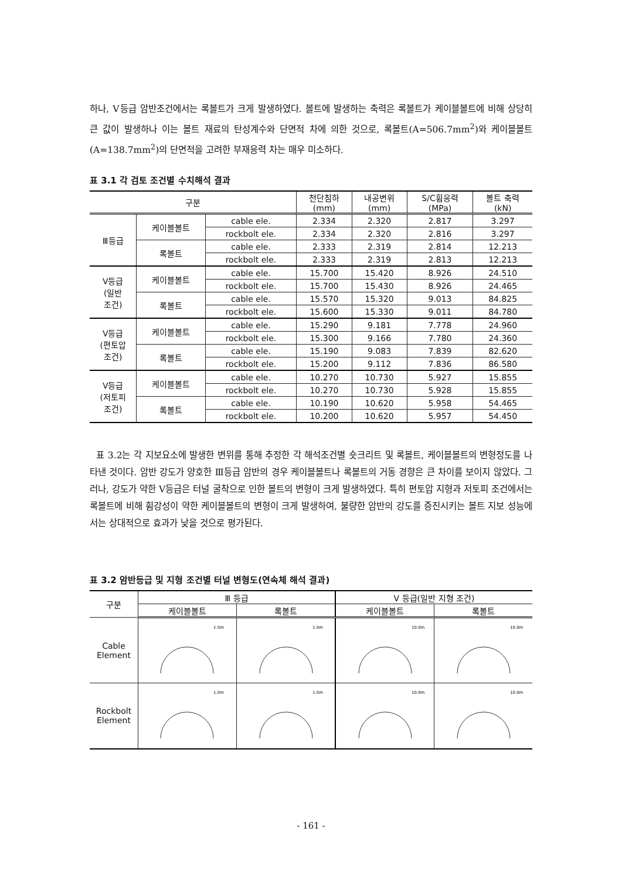하나, Ⅴ등급 암반조건에서는 록볼트가 크게 발생하였다. 볼트에 발생하는 축력은 록볼트가 케이블볼트에 비해 상당히 큰 값이 발생하나 이는 볼트 재료의 탄성계수와 단면적 차에 의한 것으로, 록볼트(A=506.7mm<sup>2</sup>)와 케이블볼트(A=138.7mm<sup>2</sup>)의 단면적을 고려한 부재응력 차는 매우 미소하다.
표 3.1 각 검토 조건별 수치해석 결과
| 구분 | | | 천단침하 (mm) | 내공변위 (mm) | S/C휨응력 (MPa) | 볼트 축력 (kN) |
| --- | --- | --- | --- | --- | --- | --- |
| Ⅲ등급 | 케이블볼트 | cable ele. | 2.334 | 2.320 | 2.817 | 3.297 |
| | | rockbolt ele. | 2.334 | 2.320 | 2.816 | 3.297 |
| | 록볼트 | cable ele. | 2.333 | 2.319 | 2.814 | 12.213 |
| | | rockbolt ele. | 2.333 | 2.319 | 2.813 | 12.213 |
| Ⅴ등급 (일반 조건) | 케이블볼트 | cable ele. | 15.700 | 15.420 | 8.926 | 24.510 |
| | | rockbolt ele. | 15.700 | 15.430 | 8.926 | 24.465 |
| | 록볼트 | cable ele. | 15.570 | 15.320 | 9.013 | 84.825 |
| | | rockbolt ele. | 15.600 | 15.330 | 9.011 | 84.780 |
| Ⅴ등급 (편토압 조건) | 케이블볼트 | cable ele. | 15.290 | 9.181 | 7.778 | 24.960 |
| | | rockbolt ele. | 15.300 | 9.166 | 7.780 | 24.360 |
| | 록볼트 | cable ele. | 15.190 | 9.083 | 7.839 | 82.620 |
| | | rockbolt ele. | 15.200 | 9.112 | 7.836 | 86.580 |
| Ⅴ등급 (저토피 조건) | 케이블볼트 | cable ele. | 10.270 | 10.730 | 5.927 | 15.855 |
| | | rockbolt ele. | 10.270 | 10.730 | 5.928 | 15.855 |
| | 록볼트 | cable ele. | 10.190 | 10.620 | 5.958 | 54.465 |
| | | rockbolt ele. | 10.200 | 10.620 | 5.957 | 54.450 |
표 3.2는 각 지보요소에 발생한 변위를 통해 추정한 각 해석조건별 숏크리트 및 록볼트, 케이블볼트의 변형정도를 나타낸 것이다. 암반 강도가 양호한 Ⅲ등급 암반의 경우 케이블볼트나 록볼트의 거동 경향은 큰 차이를 보이지 않았다. 그러나, 강도가 약한 Ⅴ등급은 터널 굴착으로 인한 볼트의 변형이 크게 발생하였다. 특히 편토압 지형과 저토피 조건에서는 록볼트에 비해 휨강성이 약한 케이블볼트의 변형이 크게 발생하여, 불량한 암반의 강도를 증진시키는 볼트 지보 성능에서는 상대적으로 효과가 낮을 것으로 평가된다.
표 3.2 암반등급 및 지형 조건별 터널 변형도(연속체 해석 결과)
| 구분 | Ⅲ 등급 | | Ⅴ 등급(일반 지형 조건) | |
| --- | --- | --- | --- | --- |
| | 케이블볼트 | 록볼트 | 케이블볼트 | 록볼트 |
| Cable Element | 1.0m | 1.0m | 10.0m | 10.0m |
| Rockbolt Element | 1.0m | 1.0m | 10.0m | 10.0m |
- 161 -